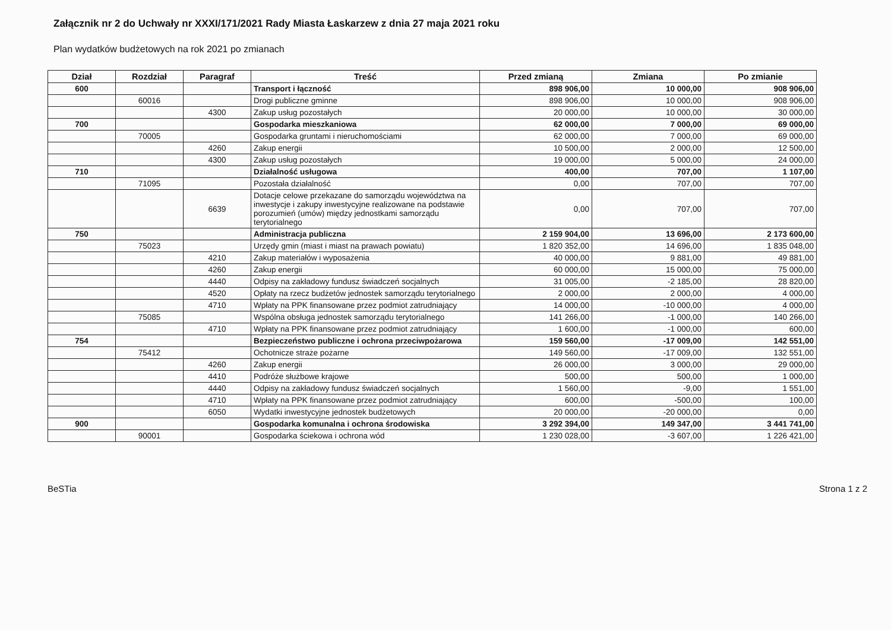Załącznik nr 2 do Uchwały nr XXXI/171/2021 Rady Miasta Łaskarzew z dnia 27 maja 2021 roku
Plan wydatków budżetowych na rok 2021 po zmianach
| Dział | Rozdział | Paragraf | Treść | Przed zmianą | Zmiana | Po zmianie |
| --- | --- | --- | --- | --- | --- | --- |
| 600 | | | Transport i łączność | 898 906,00 | 10 000,00 | 908 906,00 |
| | 60016 | | Drogi publiczne gminne | 898 906,00 | 10 000,00 | 908 906,00 |
| | | 4300 | Zakup usług pozostałych | 20 000,00 | 10 000,00 | 30 000,00 |
| 700 | | | Gospodarka mieszkaniowa | 62 000,00 | 7 000,00 | 69 000,00 |
| | 70005 | | Gospodarka gruntami i nieruchomościami | 62 000,00 | 7 000,00 | 69 000,00 |
| | | 4260 | Zakup energii | 10 500,00 | 2 000,00 | 12 500,00 |
| | | 4300 | Zakup usług pozostałych | 19 000,00 | 5 000,00 | 24 000,00 |
| 710 | | | Działalność usługowa | 400,00 | 707,00 | 1 107,00 |
| | 71095 | | Pozostała działalność | 0,00 | 707,00 | 707,00 |
| | | 6639 | Dotacje celowe przekazane do samorządu województwa na inwestycje i zakupy inwestycyjne realizowane na podstawie porozumień (umów) między jednostkami samorządu terytorialnego | 0,00 | 707,00 | 707,00 |
| 750 | | | Administracja publiczna | 2 159 904,00 | 13 696,00 | 2 173 600,00 |
| | 75023 | | Urzędy gmin (miast i miast na prawach powiatu) | 1 820 352,00 | 14 696,00 | 1 835 048,00 |
| | | 4210 | Zakup materiałów i wyposażenia | 40 000,00 | 9 881,00 | 49 881,00 |
| | | 4260 | Zakup energii | 60 000,00 | 15 000,00 | 75 000,00 |
| | | 4440 | Odpisy na zakładowy fundusz świadczeń socjalnych | 31 005,00 | -2 185,00 | 28 820,00 |
| | | 4520 | Opłaty na rzecz budżetów jednostek samorządu terytorialnego | 2 000,00 | 2 000,00 | 4 000,00 |
| | | 4710 | Wpłaty na PPK finansowane przez podmiot zatrudniający | 14 000,00 | -10 000,00 | 4 000,00 |
| | 75085 | | Wspólna obsługa jednostek samorządu terytorialnego | 141 266,00 | -1 000,00 | 140 266,00 |
| | | 4710 | Wpłaty na PPK finansowane przez podmiot zatrudniający | 1 600,00 | -1 000,00 | 600,00 |
| 754 | | | Bezpieczeństwo publiczne i ochrona przeciwpożarowa | 159 560,00 | -17 009,00 | 142 551,00 |
| | 75412 | | Ochotnicze straże pożarne | 149 560,00 | -17 009,00 | 132 551,00 |
| | | 4260 | Zakup energii | 26 000,00 | 3 000,00 | 29 000,00 |
| | | 4410 | Podróże służbowe krajowe | 500,00 | 500,00 | 1 000,00 |
| | | 4440 | Odpisy na zakładowy fundusz świadczeń socjalnych | 1 560,00 | -9,00 | 1 551,00 |
| | | 4710 | Wpłaty na PPK finansowane przez podmiot zatrudniający | 600,00 | -500,00 | 100,00 |
| | | 6050 | Wydatki inwestycyjne jednostek budżetowych | 20 000,00 | -20 000,00 | 0,00 |
| 900 | | | Gospodarka komunalna i ochrona środowiska | 3 292 394,00 | 149 347,00 | 3 441 741,00 |
| | 90001 | | Gospodarka ściekowa i ochrona wód | 1 230 028,00 | -3 607,00 | 1 226 421,00 |
BeSTia Strona 1 z 2